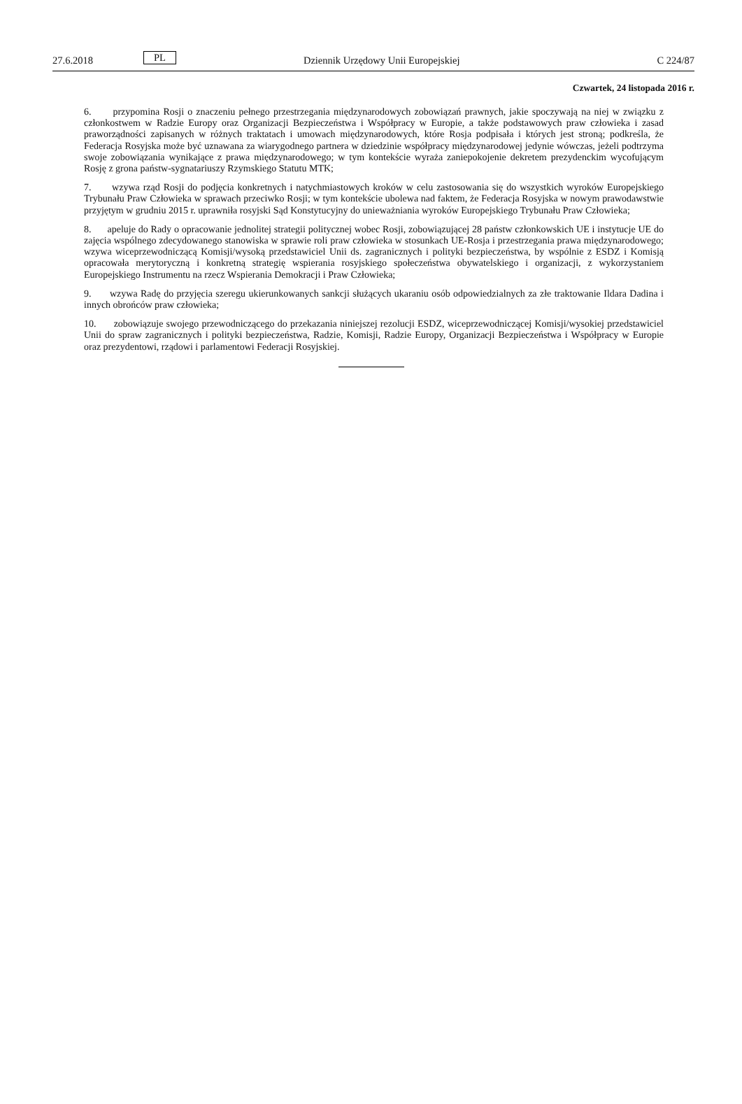27.6.2018 PL Dziennik Urzędowy Unii Europejskiej C 224/87
Czwartek, 24 listopada 2016 r.
6. przypomina Rosji o znaczeniu pełnego przestrzegania międzynarodowych zobowiązań prawnych, jakie spoczywają na niej w związku z członkostwem w Radzie Europy oraz Organizacji Bezpieczeństwa i Współpracy w Europie, a także podstawowych praw człowieka i zasad praworządności zapisanych w różnych traktatach i umowach międzynarodowych, które Rosja podpisała i których jest stroną; podkreśla, że Federacja Rosyjska może być uznawana za wiarygodnego partnera w dziedzinie współpracy międzynarodowej jedynie wówczas, jeżeli podtrzyma swoje zobowiązania wynikające z prawa międzynarodowego; w tym kontekście wyraża zaniepokojenie dekretem prezydenckim wycofującym Rosję z grona państw-sygnatariuszy Rzymskiego Statutu MTK;
7. wzywa rząd Rosji do podjęcia konkretnych i natychmiastowych kroków w celu zastosowania się do wszystkich wyroków Europejskiego Trybunału Praw Człowieka w sprawach przeciwko Rosji; w tym kontekście ubolewa nad faktem, że Federacja Rosyjska w nowym prawodawstwie przyjętym w grudniu 2015 r. uprawniła rosyjski Sąd Konstytucyjny do unieważniania wyroków Europejskiego Trybunału Praw Człowieka;
8. apeluje do Rady o opracowanie jednolitej strategii politycznej wobec Rosji, zobowiązującej 28 państw członkowskich UE i instytucje UE do zajęcia wspólnego zdecydowanego stanowiska w sprawie roli praw człowieka w stosunkach UE-Rosja i przestrzegania prawa międzynarodowego; wzywa wiceprzewodniczącą Komisji/wysoką przedstawiciel Unii ds. zagranicznych i polityki bezpieczeństwa, by wspólnie z ESDZ i Komisją opracowała merytoryczną i konkretną strategię wspierania rosyjskiego społeczeństwa obywatelskiego i organizacji, z wykorzystaniem Europejskiego Instrumentu na rzecz Wspierania Demokracji i Praw Człowieka;
9. wzywa Radę do przyjęcia szeregu ukierunkowanych sankcji służących ukaraniu osób odpowiedzialnych za złe traktowanie Ildara Dadina i innych obrońców praw człowieka;
10. zobowiązuje swojego przewodniczącego do przekazania niniejszej rezolucji ESDZ, wiceprzewodniczącej Komisji/wysokiej przedstawiciel Unii do spraw zagranicznych i polityki bezpieczeństwa, Radzie, Komisji, Radzie Europy, Organizacji Bezpieczeństwa i Współpracy w Europie oraz prezydentowi, rządowi i parlamentowi Federacji Rosyjskiej.